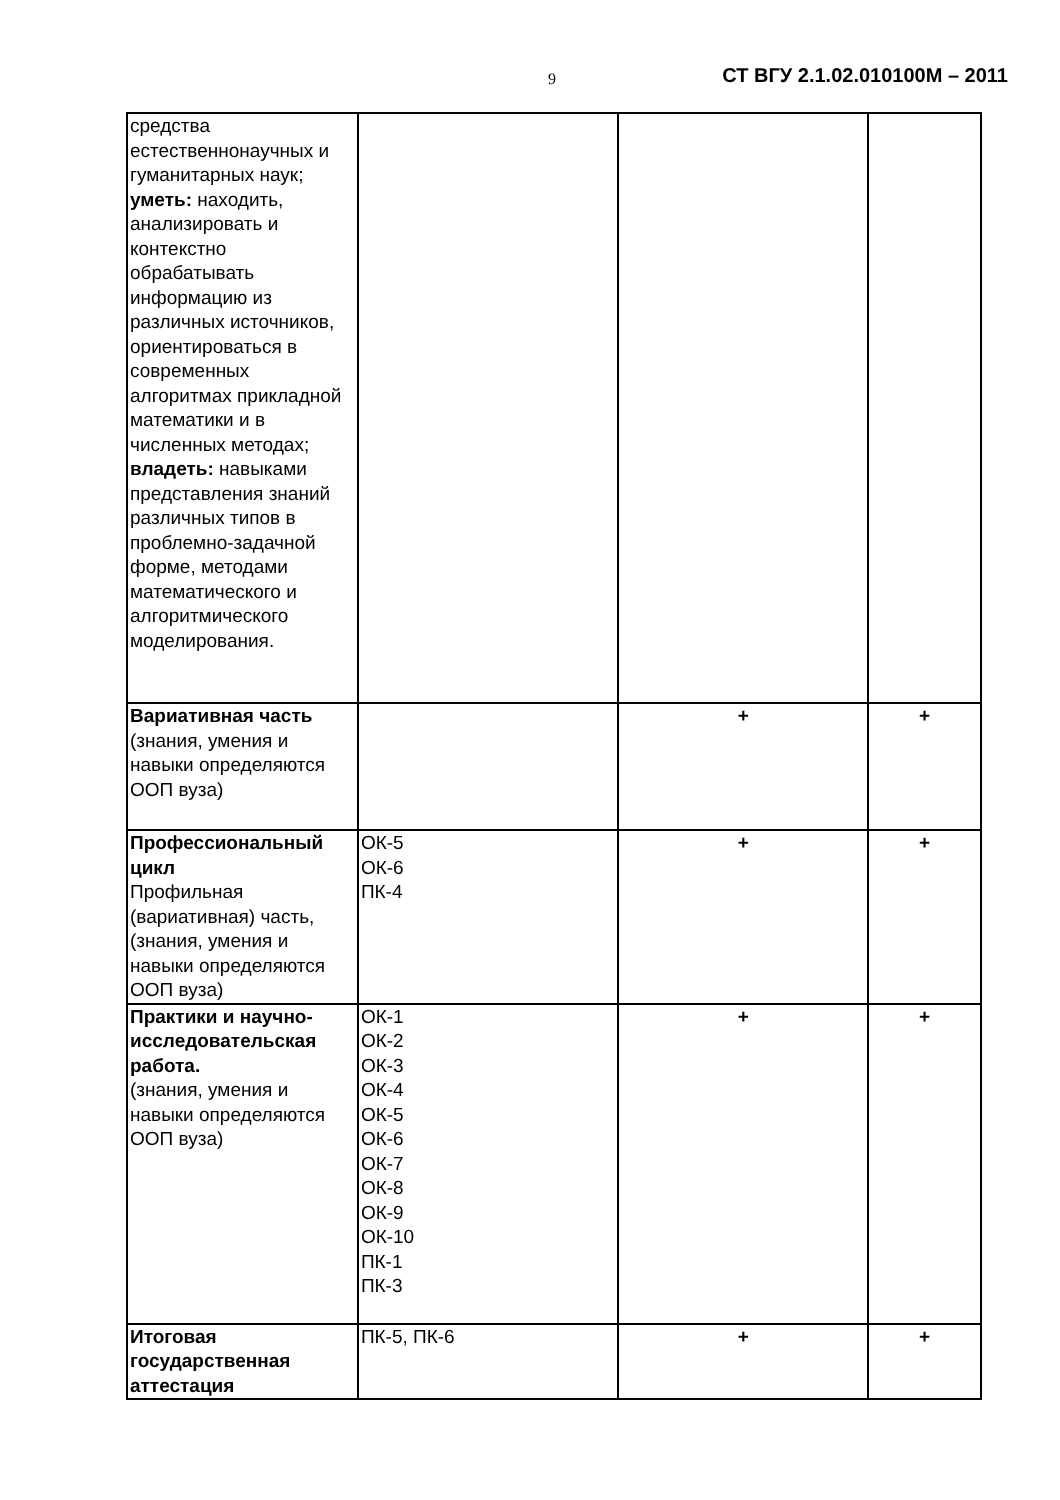9 СТ ВГУ 2.1.02.010100М – 2011
| средства естественнонаучных и гуманитарных наук; уметь: находить, анализировать и контекстно обрабатывать информацию из различных источников, ориентироваться в современных алгоритмах прикладной математики и в численных методах; владеть: навыками представления знаний различных типов в проблемно-задачной форме, методами математического и алгоритмического моделирования. | | | |
| Вариативная часть (знания, умения и навыки определяются ООП вуза) | | + | + |
| Профессиональный цикл Профильная (вариативная) часть, (знания, умения и навыки определяются ООП вуза) | ОК-5 ОК-6 ПК-4 | + | + |
| Практики и научно-исследовательская работа. (знания, умения и навыки определяются ООП вуза) | ОК-1 ОК-2 ОК-3 ОК-4 ОК-5 ОК-6 ОК-7 ОК-8 ОК-9 ОК-10 ПК-1 ПК-3 | + | + |
| Итоговая государственная аттестация | ПК-5, ПК-6 | + | + |